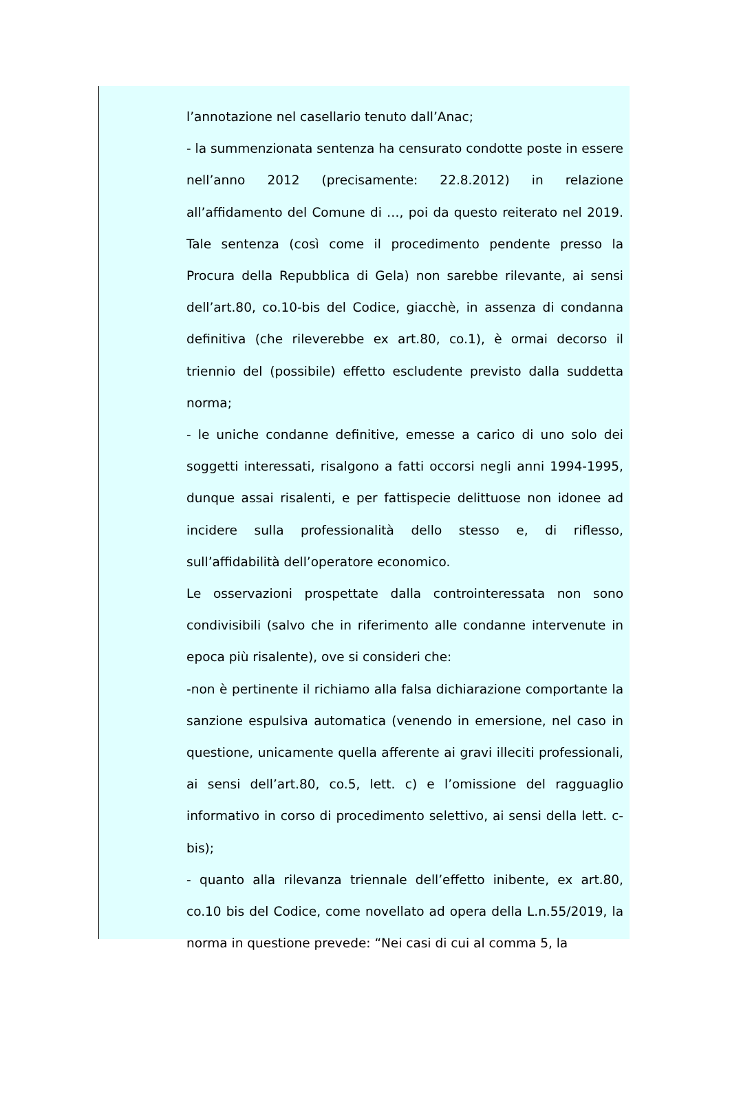l’annotazione nel casellario tenuto dall’Anac;
- la summenzionata sentenza ha censurato condotte poste in essere nell’anno 2012 (precisamente: 22.8.2012) in relazione all’affidamento del Comune di …, poi da questo reiterato nel 2019. Tale sentenza (così come il procedimento pendente presso la Procura della Repubblica di Gela) non sarebbe rilevante, ai sensi dell’art.80, co.10-bis del Codice, giacchè, in assenza di condanna definitiva (che rileverebbe ex art.80, co.1), è ormai decorso il triennio del (possibile) effetto escludente previsto dalla suddetta norma;
- le uniche condanne definitive, emesse a carico di uno solo dei soggetti interessati, risalgono a fatti occorsi negli anni 1994-1995, dunque assai risalenti, e per fattispecie delittuose non idonee ad incidere sulla professionalità dello stesso e, di riflesso, sull’affidabilità dell’operatore economico.
Le osservazioni prospettate dalla controinteressata non sono condivisibili (salvo che in riferimento alle condanne intervenute in epoca più risalente), ove si consideri che:
-non è pertinente il richiamo alla falsa dichiarazione comportante la sanzione espulsiva automatica (venendo in emersione, nel caso in questione, unicamente quella afferente ai gravi illeciti professionali, ai sensi dell’art.80, co.5, lett. c) e l’omissione del ragguaglio informativo in corso di procedimento selettivo, ai sensi della lett. c-bis);
- quanto alla rilevanza triennale dell’effetto inibente, ex art.80, co.10 bis del Codice, come novellato ad opera della L.n.55/2019, la norma in questione prevede: “Nei casi di cui al comma 5, la